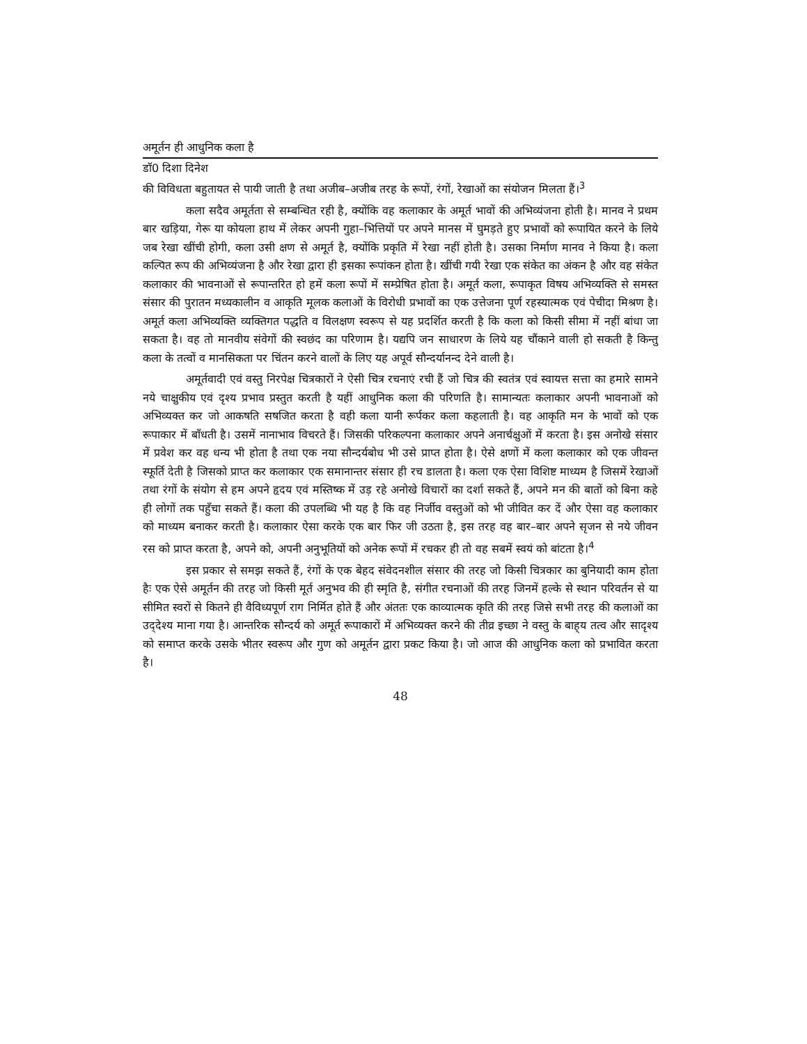अमूर्तन ही आधुनिक कला है
डॉ0 दिशा दिनेश
की विविधता बहुतायत से पायी जाती है तथा अजीब–अजीब तरह के रूपों, रंगों, रेखाओं का संयोजन मिलता हैं।<sup>3</sup>
कला सदैव अमूर्तता से सम्बन्धित रही है, क्योंकि वह कलाकार के अमूर्त भावों की अभिव्यंजना होती है। मानव ने प्रथम बार खड़िया, गेरू या कोयला हाथ में लेकर अपनी गुहा–भित्तियों पर अपने मानस में घुमड़ते हुए प्रभावों को रूपायित करने के लिये जब रेखा खींची होगी, कला उसी क्षण से अमूर्त है, क्योंकि प्रकृति में रेखा नहीं होती है। उसका निर्माण मानव ने किया है। कला कल्पित रूप की अभिव्यंजना है और रेखा द्वारा ही इसका रूपांकन होता है। खींची गयी रेखा एक संकेत का अंकन है और वह संकेत कलाकार की भावनाओं से रूपान्तरित हो हमें कला रूपों में सम्प्रेषित होता है। अमूर्त कला, रूपाकृत विषय अभिव्यक्ति से समस्त संसार की पुरातन मध्यकालीन व आकृति मूलक कलाओं के विरोधी प्रभावों का एक उत्तेजना पूर्ण रहस्यात्मक एवं पेचीदा मिश्रण है। अमूर्त कला अभिव्यक्ति व्यक्तिगत पद्धति व विलक्षण स्वरूप से यह प्रदर्शित करती है कि कला को किसी सीमा में नहीं बांधा जा सकता है। वह तो मानवीय संवेगों की स्वछंद का परिणाम है। यद्यपि जन साधारण के लिये यह चौंकाने वाली हो सकती है किन्तु कला के तत्वों व मानसिकता पर चिंतन करने वालों के लिए यह अपूर्व सौन्दर्यानन्द देने वाली है।
अमूर्तवादी एवं वस्तु निरपेक्ष चित्रकारों ने ऐसी चित्र रचनाएं रची हैं जो चित्र की स्वतंत्र एवं स्वायत्त सत्ता का हमारे सामने नये चाक्षुकीय एवं दृश्य प्रभाव प्रस्तुत करती है यहीं आधुनिक कला की परिणति है। सामान्यतः कलाकार अपनी भावनाओं को अभिव्यक्त कर जो आकषति सषजित करता है वही कला यानी रूर्पकर कला कहलाती है। वह आकृति मन के भावों को एक रूपाकार में बाँधती है। उसमें नानाभाव विचरते हैं। जिसकी परिकल्पना कलाकार अपने अनार्चक्षुओं में करता है। इस अनोखे संसार में प्रवेश कर वह धन्य भी होता है तथा एक नया सौन्दर्यबोध भी उसे प्राप्त होता है। ऐसे क्षणों में कला कलाकार को एक जीवन्त स्फूर्ति देती है जिसको प्राप्त कर कलाकार एक समानान्तर संसार ही रच डालता है। कला एक ऐसा विशिष्ट माध्यम है जिसमें रेखाओं तथा रंगों के संयोग से हम अपने हृदय एवं मस्तिष्क में उड़ रहे अनोखे विचारों का दर्शा सकते हैं, अपने मन की बातों को बिना कहे ही लोगों तक पहुँचा सकते हैं। कला की उपलब्धि भी यह है कि वह निर्जीव वस्तुओं को भी जीवित कर दें और ऐसा वह कलाकार को माध्यम बनाकर करती है। कलाकार ऐसा करके एक बार फिर जी उठता है, इस तरह वह बार–बार अपने सृजन से नये जीवन रस को प्राप्त करता है, अपने को, अपनी अनुभूतियों को अनेक रूपों में रचकर ही तो वह सबमें स्वयं को बांटता है।<sup>4</sup>
इस प्रकार से समझ सकते हैं, रंगों के एक बेहद संवेदनशील संसार की तरह जो किसी चित्रकार का बुनियादी काम होता हैः एक ऐसे अमूर्तन की तरह जो किसी मूर्त अनुभव की ही स्मृति है, संगीत रचनाओं की तरह जिनमें हल्के से स्थान परिवर्तन से या सीमित स्वरों से कितने ही वैविध्यपूर्ण राग निर्मित होते हैं और अंततः एक काव्यात्मक कृति की तरह जिसे सभी तरह की कलाओं का उद्‌देश्य माना गया है। आन्तरिक सौन्दर्य को अमूर्त रूपाकारों में अभिव्यक्त करने की तीव्र इच्छा ने वस्तु के बाह्‌य तत्व और सादृश्य को समाप्त करके उसके भीतर स्वरूप और गुण को अमूर्तन द्वारा प्रकट किया है। जो आज की आधुनिक कला को प्रभावित करता है।
48